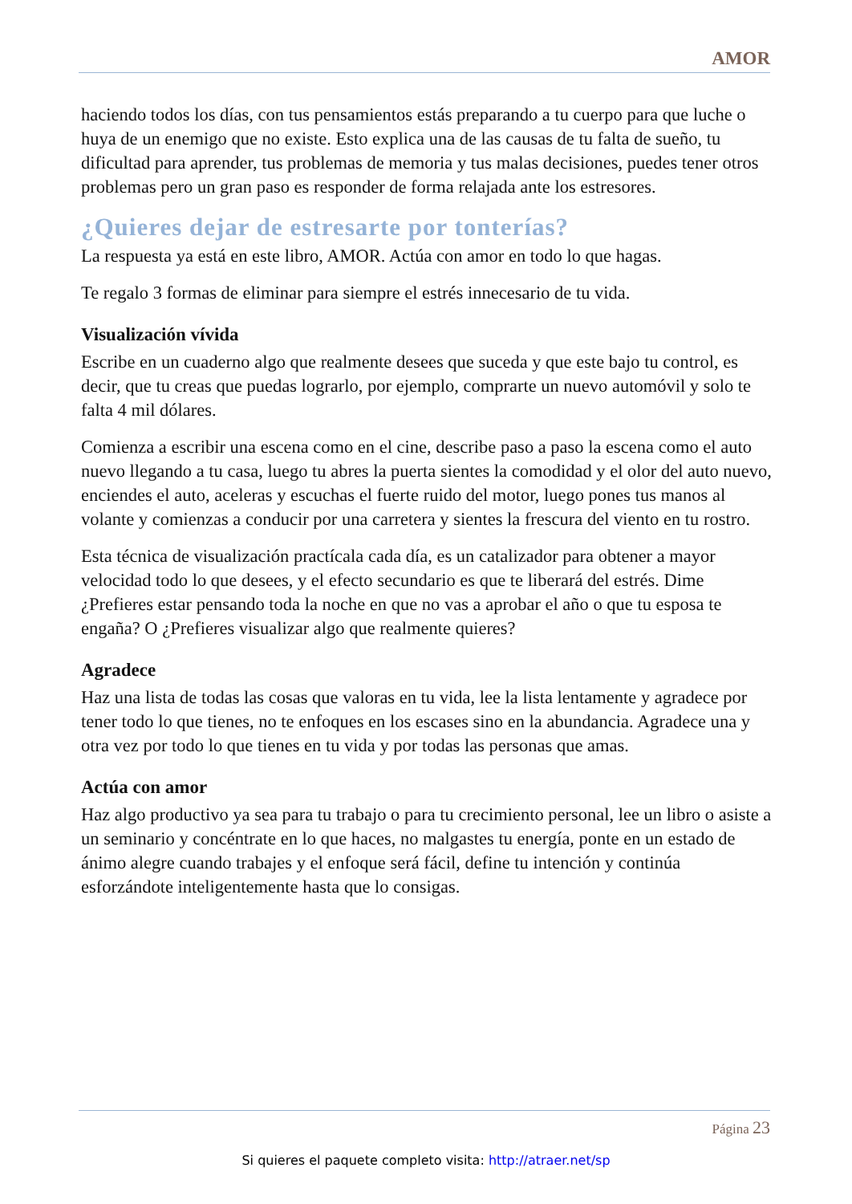AMOR
haciendo todos los días, con tus pensamientos estás preparando a tu cuerpo para que luche o huya de un enemigo que no existe. Esto explica una de las causas de tu falta de sueño, tu dificultad para aprender, tus problemas de memoria y tus malas decisiones, puedes tener otros problemas pero un gran paso es responder de forma relajada ante los estresores.
¿Quieres dejar de estresarte por tonterías?
La respuesta ya está en este libro, AMOR. Actúa con amor en todo lo que hagas.
Te regalo 3 formas de eliminar para siempre el estrés innecesario de tu vida.
Visualización vívida
Escribe en un cuaderno algo que realmente desees que suceda y que este bajo tu control, es decir, que tu creas que puedas lograrlo, por ejemplo, comprarte un nuevo automóvil y solo te falta 4 mil dólares.
Comienza a escribir una escena como en el cine, describe paso a paso la escena como el auto nuevo llegando a tu casa, luego tu abres la puerta sientes la comodidad y el olor del auto nuevo, enciendes el auto, aceleras y escuchas el fuerte ruido del motor, luego pones tus manos al volante y comienzas a conducir por una carretera y sientes la frescura del viento en tu rostro.
Esta técnica de visualización practícala cada día, es un catalizador para obtener a mayor velocidad todo lo que desees, y el efecto secundario es que te liberará del estrés. Dime ¿Prefieres estar pensando toda la noche en que no vas a aprobar el año o que tu esposa te engaña? O ¿Prefieres visualizar algo que realmente quieres?
Agradece
Haz una lista de todas las cosas que valoras en tu vida, lee la lista lentamente y agradece por tener todo lo que tienes, no te enfoques en los escases sino en la abundancia. Agradece una y otra vez por todo lo que tienes en tu vida y por todas las personas que amas.
Actúa con amor
Haz algo productivo ya sea para tu trabajo o para tu crecimiento personal, lee un libro o asiste a un seminario y concéntrate en lo que haces, no malgastes tu energía, ponte en un estado de ánimo alegre cuando trabajes y el enfoque será fácil, define tu intención y continúa esforzándote inteligentemente hasta que lo consigas.
Página 23
Si quieres el paquete completo visita: http://atraer.net/sp